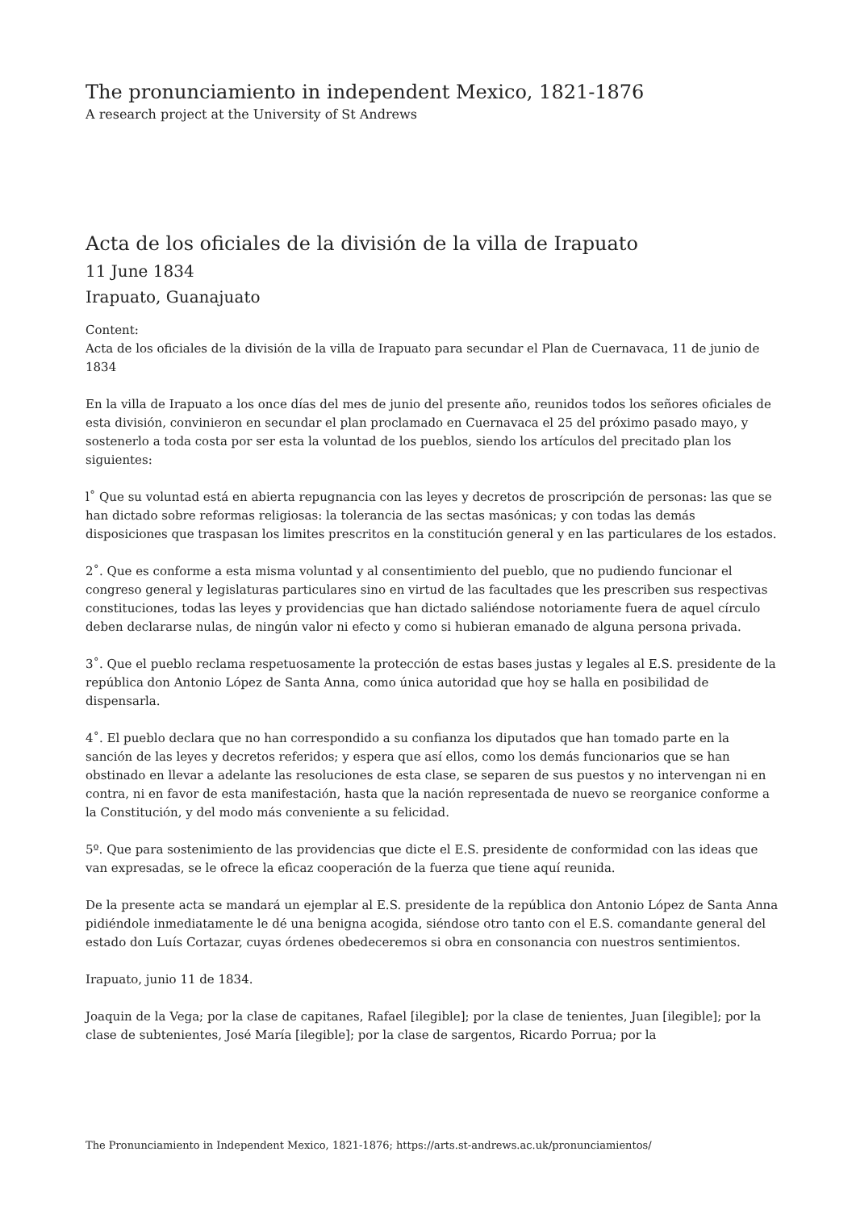The pronunciamiento in independent Mexico, 1821-1876
A research project at the University of St Andrews
Acta de los oficiales de la división de la villa de Irapuato
11 June 1834
Irapuato, Guanajuato
Content:
Acta de los oficiales de la división de la villa de Irapuato para secundar el Plan de Cuernavaca, 11 de junio de 1834
En la villa de Irapuato a los once días del mes de junio del presente año, reunidos todos los señores oficiales de esta división, convinieron en secundar el plan proclamado en Cuernavaca el 25 del próximo pasado mayo, y sostenerlo a toda costa por ser esta la voluntad de los pueblos, siendo los artículos del precitado plan los siguientes:
l˚ Que su voluntad está en abierta repugnancia con las leyes y decretos de proscripción de personas: las que se han dictado sobre reformas religiosas: la tolerancia de las sectas masónicas; y con todas las demás disposiciones que traspasan los limites prescritos en la constitución general y en las particulares de los estados.
2˚. Que es conforme a esta misma voluntad y al consentimiento del pueblo, que no pudiendo funcionar el congreso general y legislaturas particulares sino en virtud de las facultades que les prescriben sus respectivas constituciones, todas las leyes y providencias que han dictado saliéndose notoriamente fuera de aquel círculo deben declararse nulas, de ningún valor ni efecto y como si hubieran emanado de alguna persona privada.
3˚. Que el pueblo reclama respetuosamente la protección de estas bases justas y legales al E.S. presidente de la república don Antonio López de Santa Anna, como única autoridad que hoy se halla en posibilidad de dispensarla.
4˚. El pueblo declara que no han correspondido a su confianza los diputados que han tomado parte en la sanción de las leyes y decretos referidos; y espera que así ellos, como los demás funcionarios que se han obstinado en llevar a adelante las resoluciones de esta clase, se separen de sus puestos y no intervengan ni en contra, ni en favor de esta manifestación, hasta que la nación representada de nuevo se reorganice conforme a la Constitución, y del modo más conveniente a su felicidad.
5º. Que para sostenimiento de las providencias que dicte el E.S. presidente de conformidad con las ideas que van expresadas, se le ofrece la eficaz cooperación de la fuerza que tiene aquí reunida.
De la presente acta se mandará un ejemplar al E.S. presidente de la república don Antonio López de Santa Anna pidiéndole inmediatamente le dé una benigna acogida, siéndose otro tanto con el E.S. comandante general del estado don Luís Cortazar, cuyas órdenes obedeceremos si obra en consonancia con nuestros sentimientos.
Irapuato, junio 11 de 1834.
Joaquin de la Vega; por la clase de capitanes, Rafael [ilegible]; por la clase de tenientes, Juan [ilegible]; por la clase de subtenientes, José María [ilegible]; por la clase de sargentos, Ricardo Porrua; por la
The Pronunciamiento in Independent Mexico, 1821-1876; https://arts.st-andrews.ac.uk/pronunciamientos/